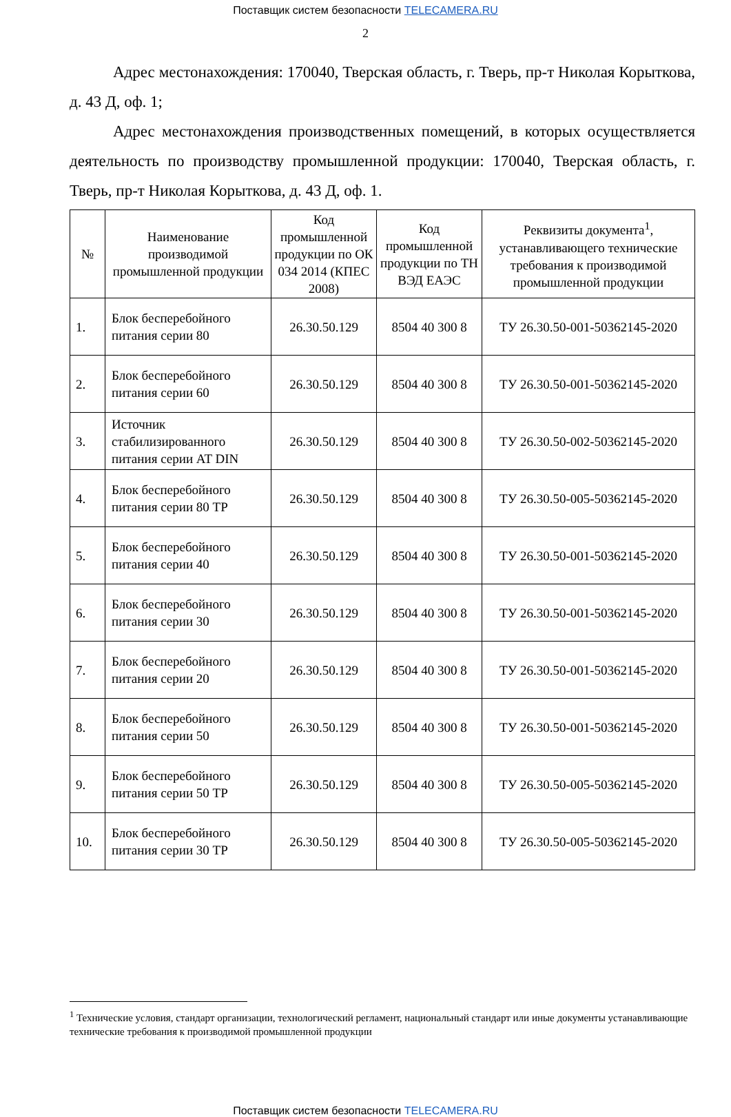Поставщик систем безопасности TELECAMERA.RU
2
Адрес местонахождения: 170040, Тверская область, г. Тверь, пр-т Николая Корыткова, д. 43 Д, оф. 1;
Адрес местонахождения производственных помещений, в которых осуществляется деятельность по производству промышленной продукции: 170040, Тверская область, г. Тверь, пр-т Николая Корыткова, д. 43 Д, оф. 1.
| № | Наименование производимой промышленной продукции | Код промышленной продукции по ОК 034 2014 (КПЕС 2008) | Код промышленной продукции по ТН ВЭД ЕАЭС | Реквизиты документа<sup>1</sup>, устанавливающего технические требования к производимой промышленной продукции |
| --- | --- | --- | --- | --- |
| 1. | Блок бесперебойного питания серии 80 | 26.30.50.129 | 8504 40 300 8 | ТУ 26.30.50-001-50362145-2020 |
| 2. | Блок бесперебойного питания серии 60 | 26.30.50.129 | 8504 40 300 8 | ТУ 26.30.50-001-50362145-2020 |
| 3. | Источник стабилизированного питания серии AT DIN | 26.30.50.129 | 8504 40 300 8 | ТУ 26.30.50-002-50362145-2020 |
| 4. | Блок бесперебойного питания серии 80 ТР | 26.30.50.129 | 8504 40 300 8 | ТУ 26.30.50-005-50362145-2020 |
| 5. | Блок бесперебойного питания серии 40 | 26.30.50.129 | 8504 40 300 8 | ТУ 26.30.50-001-50362145-2020 |
| 6. | Блок бесперебойного питания серии 30 | 26.30.50.129 | 8504 40 300 8 | ТУ 26.30.50-001-50362145-2020 |
| 7. | Блок бесперебойного питания серии 20 | 26.30.50.129 | 8504 40 300 8 | ТУ 26.30.50-001-50362145-2020 |
| 8. | Блок бесперебойного питания серии 50 | 26.30.50.129 | 8504 40 300 8 | ТУ 26.30.50-001-50362145-2020 |
| 9. | Блок бесперебойного питания серии 50 ТР | 26.30.50.129 | 8504 40 300 8 | ТУ 26.30.50-005-50362145-2020 |
| 10. | Блок бесперебойного питания серии 30 ТР | 26.30.50.129 | 8504 40 300 8 | ТУ 26.30.50-005-50362145-2020 |
<sup>1</sup> Технические условия, стандарт организации, технологический регламент, национальный стандарт или иные документы устанавливающие технические требования к производимой промышленной продукции
Поставщик систем безопасности TELECAMERA.RU